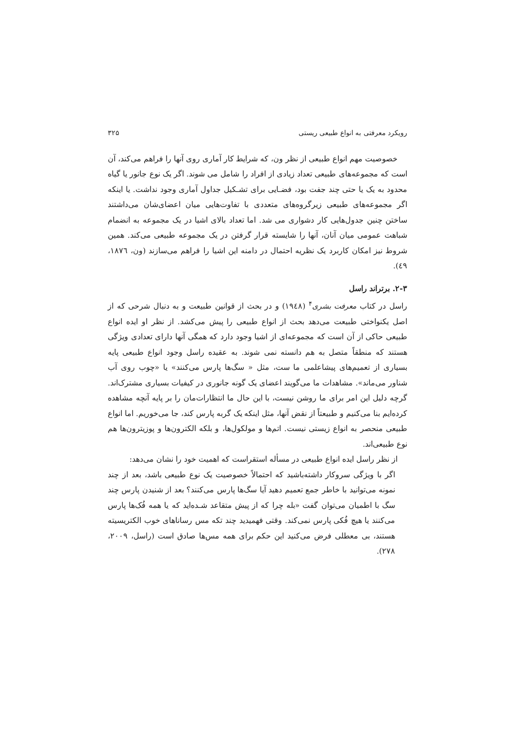رویکرد معرفتی به انواع طبیعی ریستی ۳۲۵
خصوصیت مهم انواع طبیعی از نظر ون، که شرایط کار آماری روی آنها را فراهم می‌کند، آن است که مجموعه‌های طبیعی تعداد زیادی از افراد را شامل می شوند. اگر یک نوع جانور یا گیاه محدود به یک یا حتی چند جفت بود، فضـایی برای تشـکیل جداول آماری وجود نداشت. یا اینکه اگر مجموعه‌های طبیعی زیرگروه‌های متعددی با تفاوت‌هایی میان اعضای‌شان می‌داشتند ساختن چنین جدول‌هایی کار دشواری می شد. اما تعداد بالای اشیا در یک مجموعه به انضمام شباهت عمومی میان آنان، آنها را شایسته قرار گرفتن در یک مجموعه طبیعی می‌کند. همین شروط نیز امکان کاربرد یک نظریه احتمال در دامنه این اشیا را فراهم می‌سازند (ون، ١٨٧٦، ٤٩).
۲-۳. برتراند راسل
راسل در کتاب معرفت بشری<sup>۴</sup> (١٩٤٨) و در بحث از قوانین طبیعت و به دنبال شرحی که از اصل یکنواختی طبیعت می‌دهد بحث از انواع طبیعی را پیش می‌کشد. از نظر او ایده انواع طبیعی حاکی از آن است که مجموعه‌ای از اشیا وجود دارد که همگی آنها دارای تعدادی ویژگی هستند که منطقاً متصل به هم دانسته نمی شوند. به عقیده راسل وجود انواع طبیعی پایه بسیاری از تعمیم‌های پیشاعلمی ما ست، مثل « سگ‌ها پارس می‌کنند» یا «چوب روی آب شناور می‌ماند». مشاهدات ما می‌گویند اعضای یک گونه جانوری در کیفیات بسیاری مشترک‌اند. گرچه دلیل این امر برای ما روشن نیست، با این حال ما انتظارات‌مان را بر پایه آنچه مشاهده کرده‌ایم بنا می‌کنیم و طبیعتاً از نقض آنها، مثل اینکه یک گربه پارس کند، جا می‌خوریم. اما انواع طبیعی منحصر به انواع زیستی نیست. اتم‌ها و مولکول‌ها، و بلکه الکترون‌ها و پوزیترون‌ها هم نوع طبیعی‌اند.
از نظر راسل ایده انواع طبیعی در مسأله استقراست که اهمیت خود را نشان می‌دهد:
اگر با ویژگی سروکار داشته‌باشید که احتمالاً خصوصیت یک نوع طبیعی باشد، بعد از چند نمونه می‌توانید با خاطر جمع تعمیم دهید آیا سگ‌ها پارس می‌کنند؟ بعد از شنیدن پارس چند سگ با اطمیان می‌توان گفت «بله چرا که از پیش متقاعد شـده‌اید که یا همه فُک‌ها پارس می‌کنند یا هیچ فُکی پارس نمی‌کند. وقتی فهمیدید چند تکه مس رساناهای خوب الکتریسیته هستند، بی معطلی فرض می‌کنید این حکم برای همه مس‌ها صادق است (راسل، ۲۰۰۹، ۲۷۸).